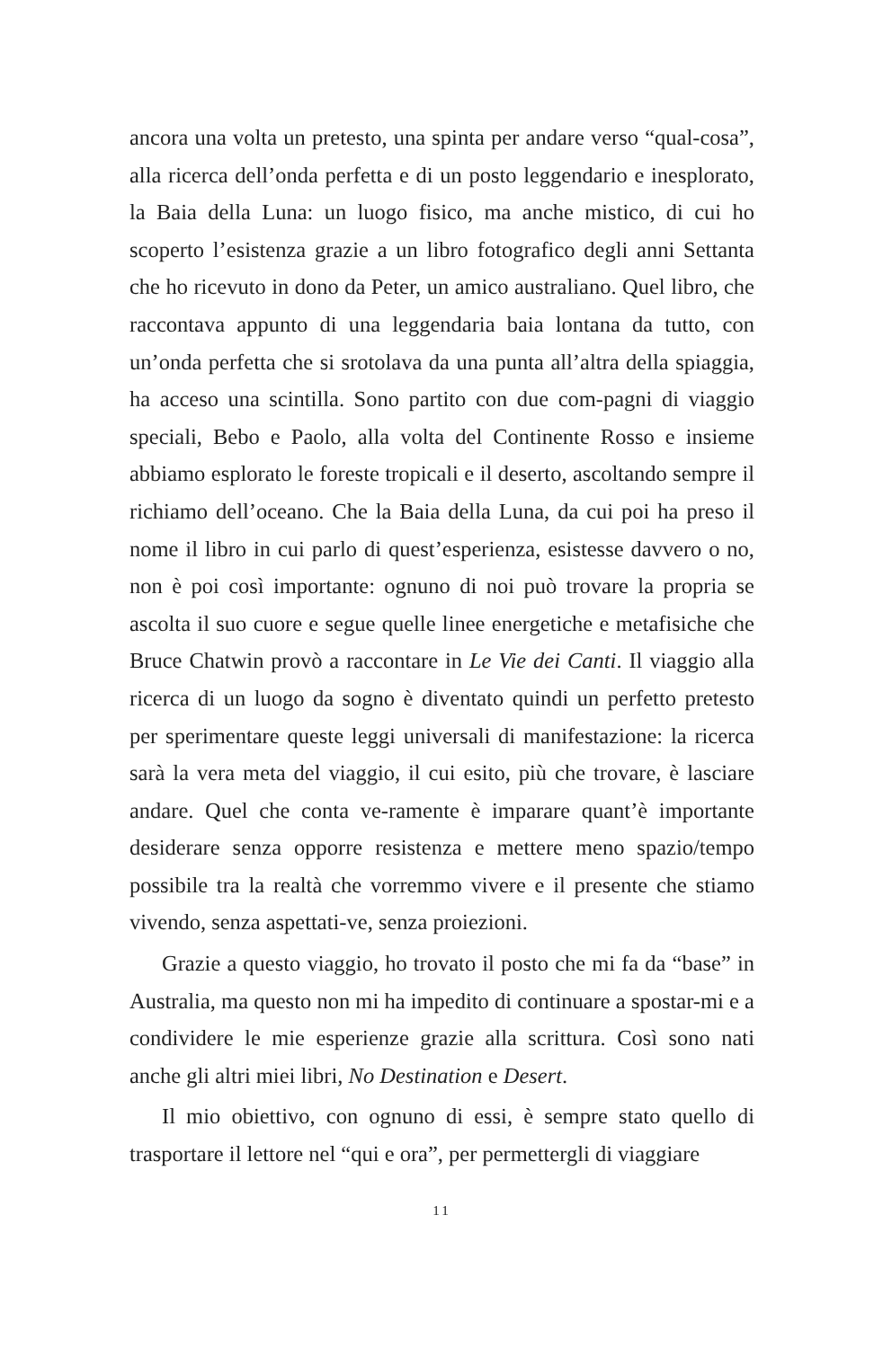ancora una volta un pretesto, una spinta per andare verso “qual-cosa”, alla ricerca dell’onda perfetta e di un posto leggendario e inesplorato, la Baia della Luna: un luogo fisico, ma anche mistico, di cui ho scoperto l’esistenza grazie a un libro fotografico degli anni Settanta che ho ricevuto in dono da Peter, un amico australiano. Quel libro, che raccontava appunto di una leggendaria baia lontana da tutto, con un’onda perfetta che si srotolava da una punta all’altra della spiaggia, ha acceso una scintilla. Sono partito con due com-pagni di viaggio speciali, Bebo e Paolo, alla volta del Continente Rosso e insieme abbiamo esplorato le foreste tropicali e il deserto, ascoltando sempre il richiamo dell’oceano. Che la Baia della Luna, da cui poi ha preso il nome il libro in cui parlo di quest’esperienza, esistesse davvero o no, non è poi così importante: ognuno di noi può trovare la propria se ascolta il suo cuore e segue quelle linee energetiche e metafisiche che Bruce Chatwin provò a raccontare in Le Vie dei Canti. Il viaggio alla ricerca di un luogo da sogno è diventato quindi un perfetto pretesto per sperimentare queste leggi universali di manifestazione: la ricerca sarà la vera meta del viaggio, il cui esito, più che trovare, è lasciare andare. Quel che conta ve-ramente è imparare quant’è importante desiderare senza opporre resistenza e mettere meno spazio/tempo possibile tra la realtà che vorremmo vivere e il presente che stiamo vivendo, senza aspettati-ve, senza proiezioni.
Grazie a questo viaggio, ho trovato il posto che mi fa da “base” in Australia, ma questo non mi ha impedito di continuare a spostar-mi e a condividere le mie esperienze grazie alla scrittura. Così sono nati anche gli altri miei libri, No Destination e Desert.
Il mio obiettivo, con ognuno di essi, è sempre stato quello di trasportare il lettore nel “qui e ora”, per permettergli di viaggiare
11